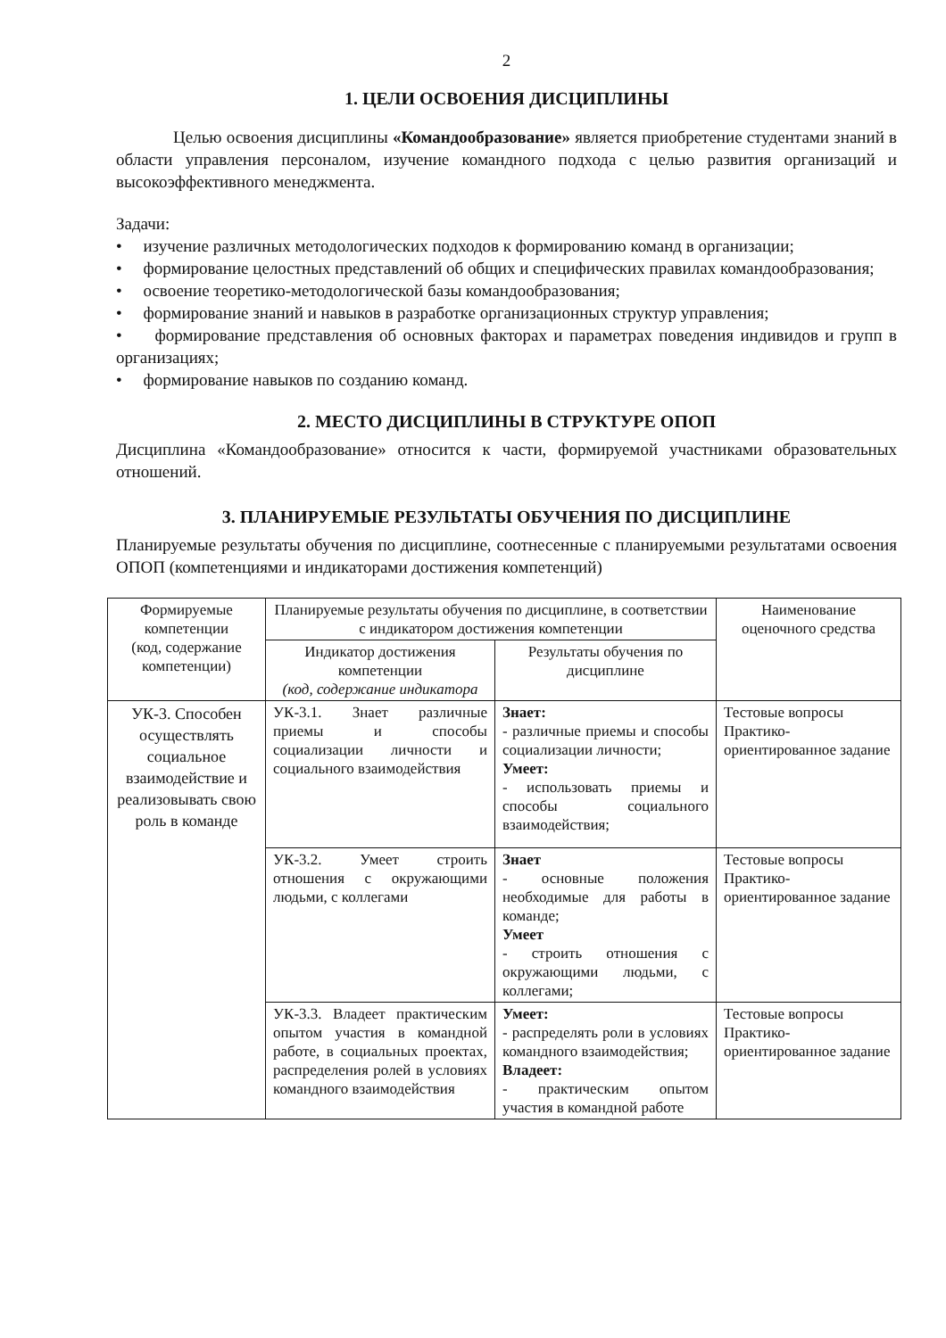2
1. ЦЕЛИ ОСВОЕНИЯ ДИСЦИПЛИНЫ
Целью освоения дисциплины «Командообразование» является приобретение студентами знаний в области управления персоналом, изучение командного подхода с целью развития организаций и высокоэффективного менеджмента.
Задачи:
• изучение различных методологических подходов к формированию команд в организации;
• формирование целостных представлений об общих и специфических правилах командообразования;
• освоение теоретико-методологической базы командообразования;
• формирование знаний и навыков в разработке организационных структур управления;
• формирование представления об основных факторах и параметрах поведения индивидов и групп в организациях;
• формирование навыков по созданию команд.
2. МЕСТО ДИСЦИПЛИНЫ В СТРУКТУРЕ ОПОП
Дисциплина «Командообразование» относится к части, формируемой участниками образовательных отношений.
3. ПЛАНИРУЕМЫЕ РЕЗУЛЬТАТЫ ОБУЧЕНИЯ ПО ДИСЦИПЛИНЕ
Планируемые результаты обучения по дисциплине, соотнесенные с планируемыми результатами освоения ОПОП (компетенциями и индикаторами достижения компетенций)
| Формируемые компетенции (код, содержание компетенции) | Планируемые результаты обучения по дисциплине, в соответствии с индикатором достижения компетенции | | Наименование оценочного средства |
| --- | --- | --- | --- |
| | Индикатор достижения компетенции (код, содержание индикатора | Результаты обучения по дисциплине | |
| УК-3. Способен осуществлять социальное взаимодействие и реализовывать свою роль в команде | УК-3.1. Знает различные приемы и способы социализации личности и социального взаимодействия | Знает: - различные приемы и способы социализации личности; Умеет: - использовать приемы и способы социального взаимодействия; | Тестовые вопросы Практико-ориентированное задание |
| | УК-3.2. Умеет строить отношения с окружающими людьми, с коллегами | Знает - основные положения необходимые для работы в команде; Умеет - строить отношения с окружающими людьми, с коллегами; | Тестовые вопросы Практико-ориентированное задание |
| | УК-3.3. Владеет практическим опытом участия в командной работе, в социальных проектах, распределения ролей в условиях командного взаимодействия | Умеет: - распределять роли в условиях командного взаимодействия; Владеет: - практическим опытом участия в командной работе | Тестовые вопросы Практико-ориентированное задание |